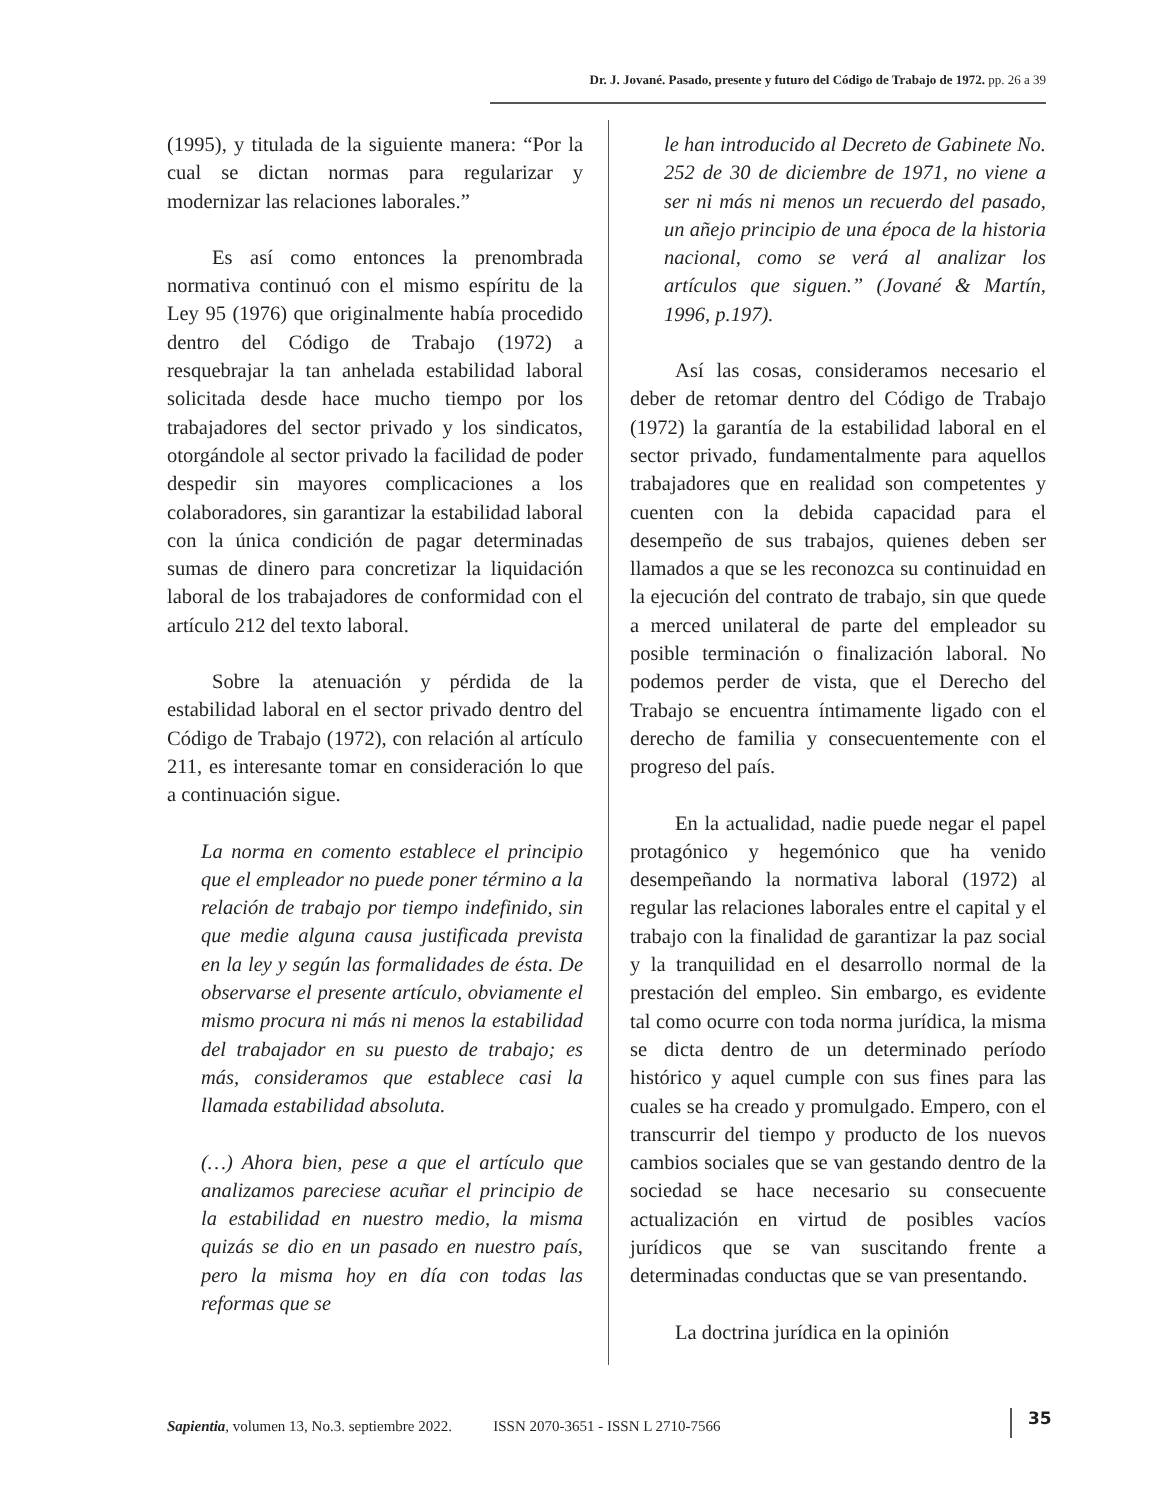Dr. J. Jované. Pasado, presente y futuro del Código de Trabajo de 1972. pp. 26 a 39
(1995), y titulada de la siguiente manera: “Por la cual se dictan normas para regularizar y modernizar las relaciones laborales.”
Es así como entonces la prenombrada normativa continuó con el mismo espíritu de la Ley 95 (1976) que originalmente había procedido dentro del Código de Trabajo (1972) a resquebrajar la tan anhelada estabilidad laboral solicitada desde hace mucho tiempo por los trabajadores del sector privado y los sindicatos, otorgándole al sector privado la facilidad de poder despedir sin mayores complicaciones a los colaboradores, sin garantizar la estabilidad laboral con la única condición de pagar determinadas sumas de dinero para concretizar la liquidación laboral de los trabajadores de conformidad con el artículo 212 del texto laboral.
Sobre la atenuación y pérdida de la estabilidad laboral en el sector privado dentro del Código de Trabajo (1972), con relación al artículo 211, es interesante tomar en consideración lo que a continuación sigue.
La norma en comento establece el principio que el empleador no puede poner término a la relación de trabajo por tiempo indefinido, sin que medie alguna causa justificada prevista en la ley y según las formalidades de ésta. De observarse el presente artículo, obviamente el mismo procura ni más ni menos la estabilidad del trabajador en su puesto de trabajo; es más, consideramos que establece casi la llamada estabilidad absoluta.
(…) Ahora bien, pese a que el artículo que analizamos pareciese acuñar el principio de la estabilidad en nuestro medio, la misma quizás se dio en un pasado en nuestro país, pero la misma hoy en día con todas las reformas que se
le han introducido al Decreto de Gabinete No. 252 de 30 de diciembre de 1971, no viene a ser ni más ni menos un recuerdo del pasado, un añejo principio de una época de la historia nacional, como se verá al analizar los artículos que siguen.” (Jované & Martín, 1996, p.197).
Así las cosas, consideramos necesario el deber de retomar dentro del Código de Trabajo (1972) la garantía de la estabilidad laboral en el sector privado, fundamentalmente para aquellos trabajadores que en realidad son competentes y cuenten con la debida capacidad para el desempeño de sus trabajos, quienes deben ser llamados a que se les reconozca su continuidad en la ejecución del contrato de trabajo, sin que quede a merced unilateral de parte del empleador su posible terminación o finalización laboral. No podemos perder de vista, que el Derecho del Trabajo se encuentra íntimamente ligado con el derecho de familia y consecuentemente con el progreso del país.
En la actualidad, nadie puede negar el papel protagónico y hegemónico que ha venido desempeñando la normativa laboral (1972) al regular las relaciones laborales entre el capital y el trabajo con la finalidad de garantizar la paz social y la tranquilidad en el desarrollo normal de la prestación del empleo. Sin embargo, es evidente tal como ocurre con toda norma jurídica, la misma se dicta dentro de un determinado período histórico y aquel cumple con sus fines para las cuales se ha creado y promulgado. Empero, con el transcurrir del tiempo y producto de los nuevos cambios sociales que se van gestando dentro de la sociedad se hace necesario su consecuente actualización en virtud de posibles vacíos jurídicos que se van suscitando frente a determinadas conductas que se van presentando.
La doctrina jurídica en la opinión
Sapientia, volumen 13, No.3. septiembre 2022. ISSN 2070-3651 - ISSN L 2710-7566
35